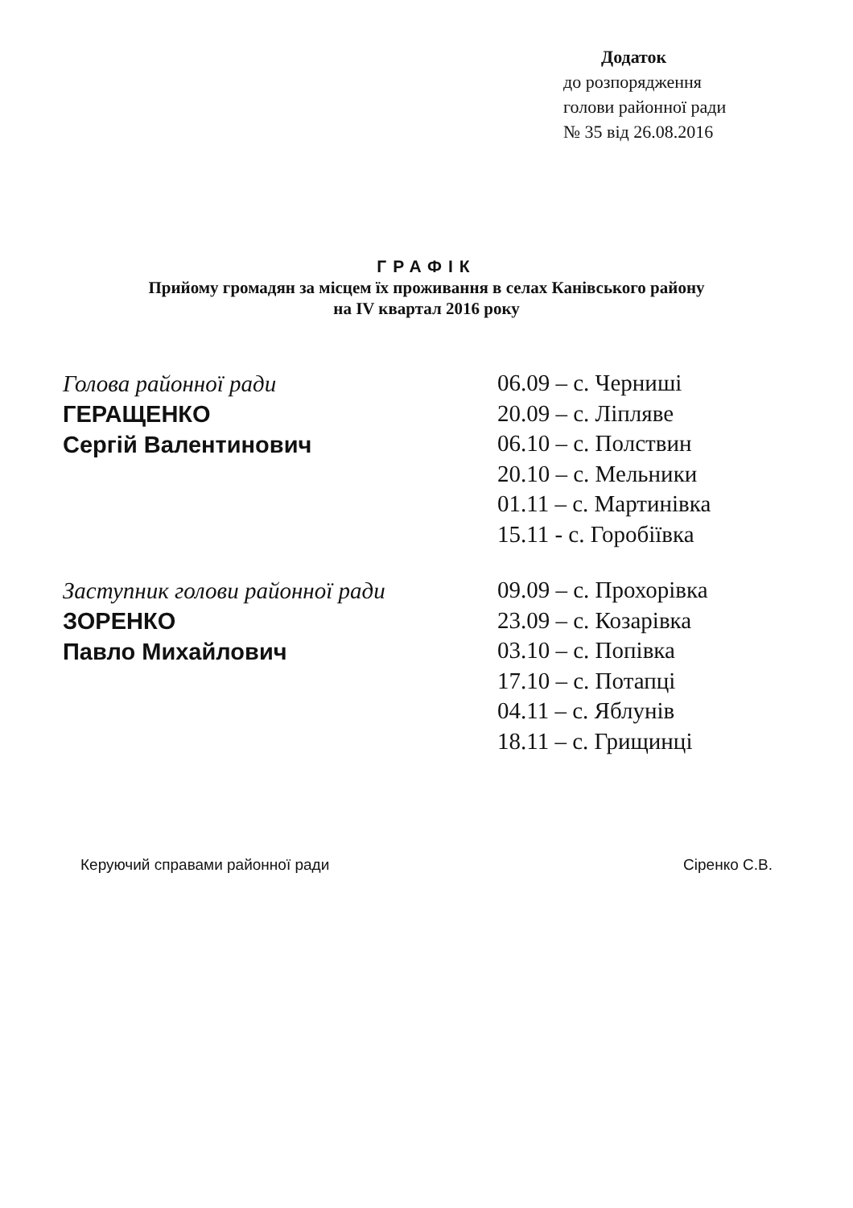Додаток
до розпорядження
голови районної ради
№ 35 від 26.08.2016
ГРАФІК
Прийому громадян за місцем їх проживання в селах Канівського району
на IV квартал 2016 року
Голова районної ради
ГЕРАЩЕНКО
Сергій Валентинович
06.09 – с. Черниші
20.09 – с. Ліпляве
06.10 – с. Полствин
20.10 – с. Мельники
01.11 – с. Мартинівка
15.11 - с. Горобіївка
Заступник голови районної ради
ЗОРЕНКО
Павло Михайлович
09.09 – с. Прохорівка
23.09 – с. Козарівка
03.10 – с. Попівка
17.10 – с. Потапці
04.11 – с. Яблунів
18.11 – с. Грищинці
Керуючий справами районної ради Сіренко С.В.